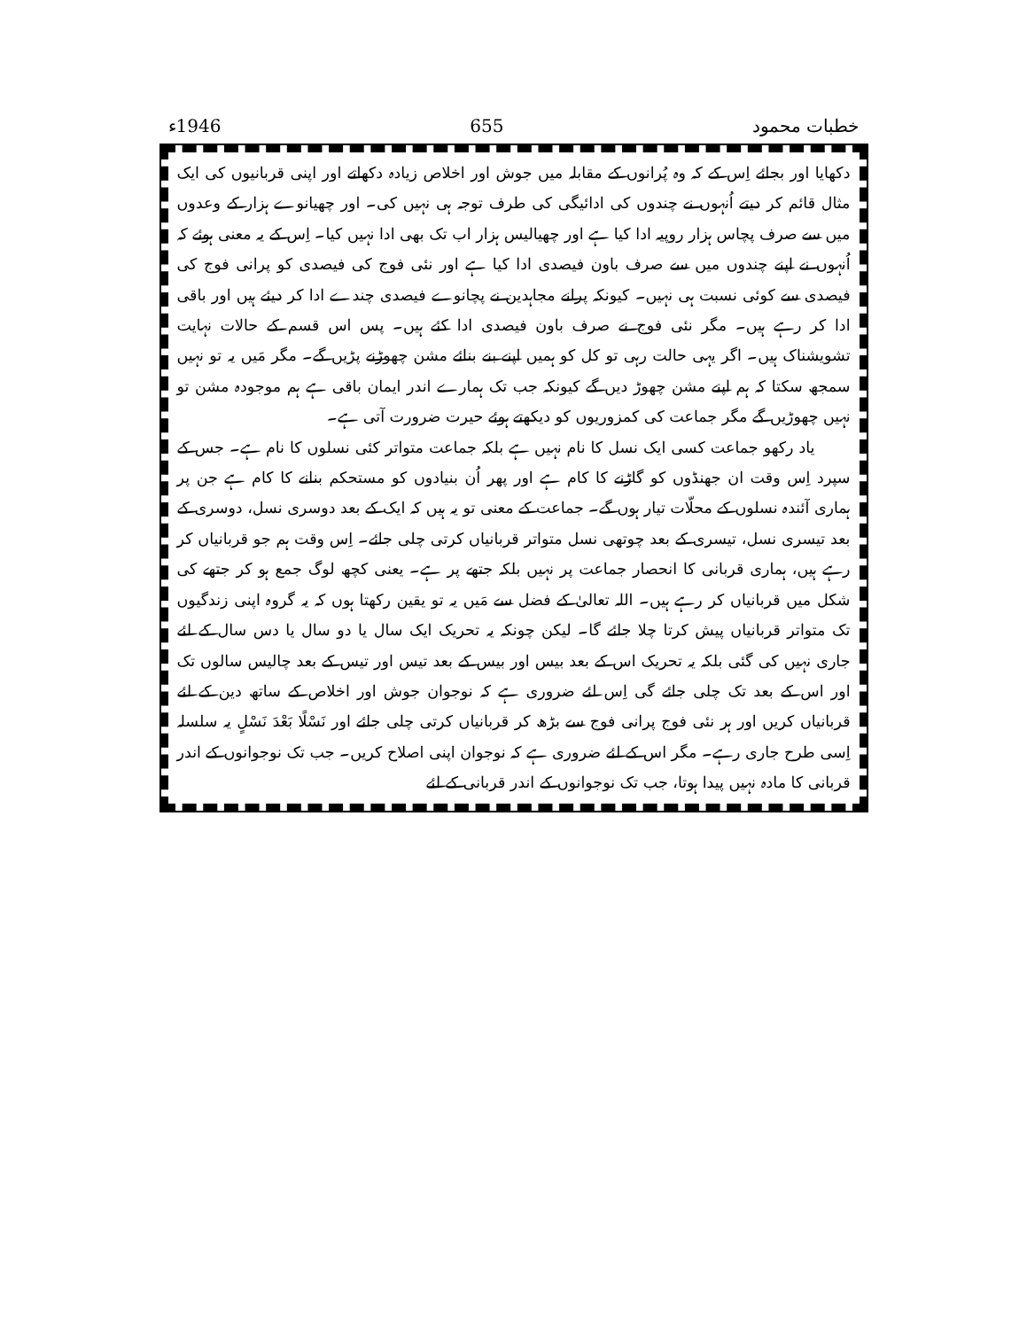خطبات محمود 655 1946ء
دکھایا اور بجائے اِس کے کہ وہ پُرانوں کے مقابلہ میں جوش اور اخلاص زیادہ دکھاتے اور اپنی قربانیوں کی ایک مثال قائم کر دیتے اُنہوں نے چندوں کی ادائیگی کی طرف توجہ ہی نہیں کی۔ اور چھیانوے ہزار کے وعدوں میں سے صرف پچاس ہزار روپیہ ادا کیا ہے اور چھیالیس ہزار اب تک بھی ادا نہیں کیا۔ اِس کے یہ معنی ہوئے کہ اُنہوں نے اپنے چندوں میں سے صرف باون فیصدی ادا کیا ہے اور نئی فوج کی فیصدی کو پرانی فوج کی فیصدی سے کوئی نسبت ہی نہیں۔ کیونکہ پرانے مجاہدین نے پچانوے فیصدی چندے ادا کر دیئے ہیں اور باقی ادا کر رہے ہیں۔ مگر نئی فوج نے صرف باون فیصدی ادا کئے ہیں۔ پس اس قسم کے حالات نہایت تشویشناک ہیں۔ اگر یہی حالت رہی تو کل کو ہمیں اپنے بنے بنائے مشن چھوڑنے پڑیں گے۔ مگر مَیں یہ تو نہیں سمجھ سکتا کہ ہم اپنے مشن چھوڑ دیں گے کیونکہ جب تک ہمارے اندر ایمان باقی ہے ہم موجودہ مشن تو نہیں چھوڑیں گے مگر جماعت کی کمزوریوں کو دیکھتے ہوئے حیرت ضرورت آتی ہے۔
یاد رکھو جماعت کسی ایک نسل کا نام نہیں ہے بلکہ جماعت متواتر کئی نسلوں کا نام ہے۔ جس کے سپرد اِس وقت ان جھنڈوں کو گاڑنے کا کام ہے اور پھر اُن بنیادوں کو مستحکم بنانے کا کام ہے جن پر ہماری آئندہ نسلوں کے محلّات تیار ہوں گے۔ جماعت کے معنی تو یہ ہیں کہ ایک کے بعد دوسری نسل، دوسری کے بعد تیسری نسل، تیسری کے بعد چوتھی نسل متواتر قربانیاں کرتی چلی جائے۔ اِس وقت ہم جو قربانیاں کر رہے ہیں، ہماری قربانی کا انحصار جماعت پر نہیں بلکہ جتھے پر ہے۔ یعنی کچھ لوگ جمع ہو کر جتھے کی شکل میں قربانیاں کر رہے ہیں۔ اللہ تعالیٰ کے فضل سے مَیں یہ تو یقین رکھتا ہوں کہ یہ گروہ اپنی زندگیوں تک متواتر قربانیاں پیش کرتا چلا جائے گا۔ لیکن چونکہ یہ تحریک ایک سال یا دو سال یا دس سال کے لئے جاری نہیں کی گئی بلکہ یہ تحریک اس کے بعد بیس اور بیس کے بعد تیس اور تیس کے بعد چالیس سالوں تک اور اس کے بعد تک چلی جائے گی اِس لئے ضروری ہے کہ نوجوان جوش اور اخلاص کے ساتھ دین کے لئے قربانیاں کریں اور ہر نئی فوج پرانی فوج سے بڑھ کر قربانیاں کرتی چلی جائے اور نَسْلًا بَعْدَ نَسْلٍ یہ سلسلہ اِسی طرح جاری رہے۔ مگر اس کے لئے ضروری ہے کہ نوجوان اپنی اصلاح کریں۔ جب تک نوجوانوں کے اندر قربانی کا مادہ نہیں پیدا ہوتا، جب تک نوجوانوں کے اندر قربانی کے لئے